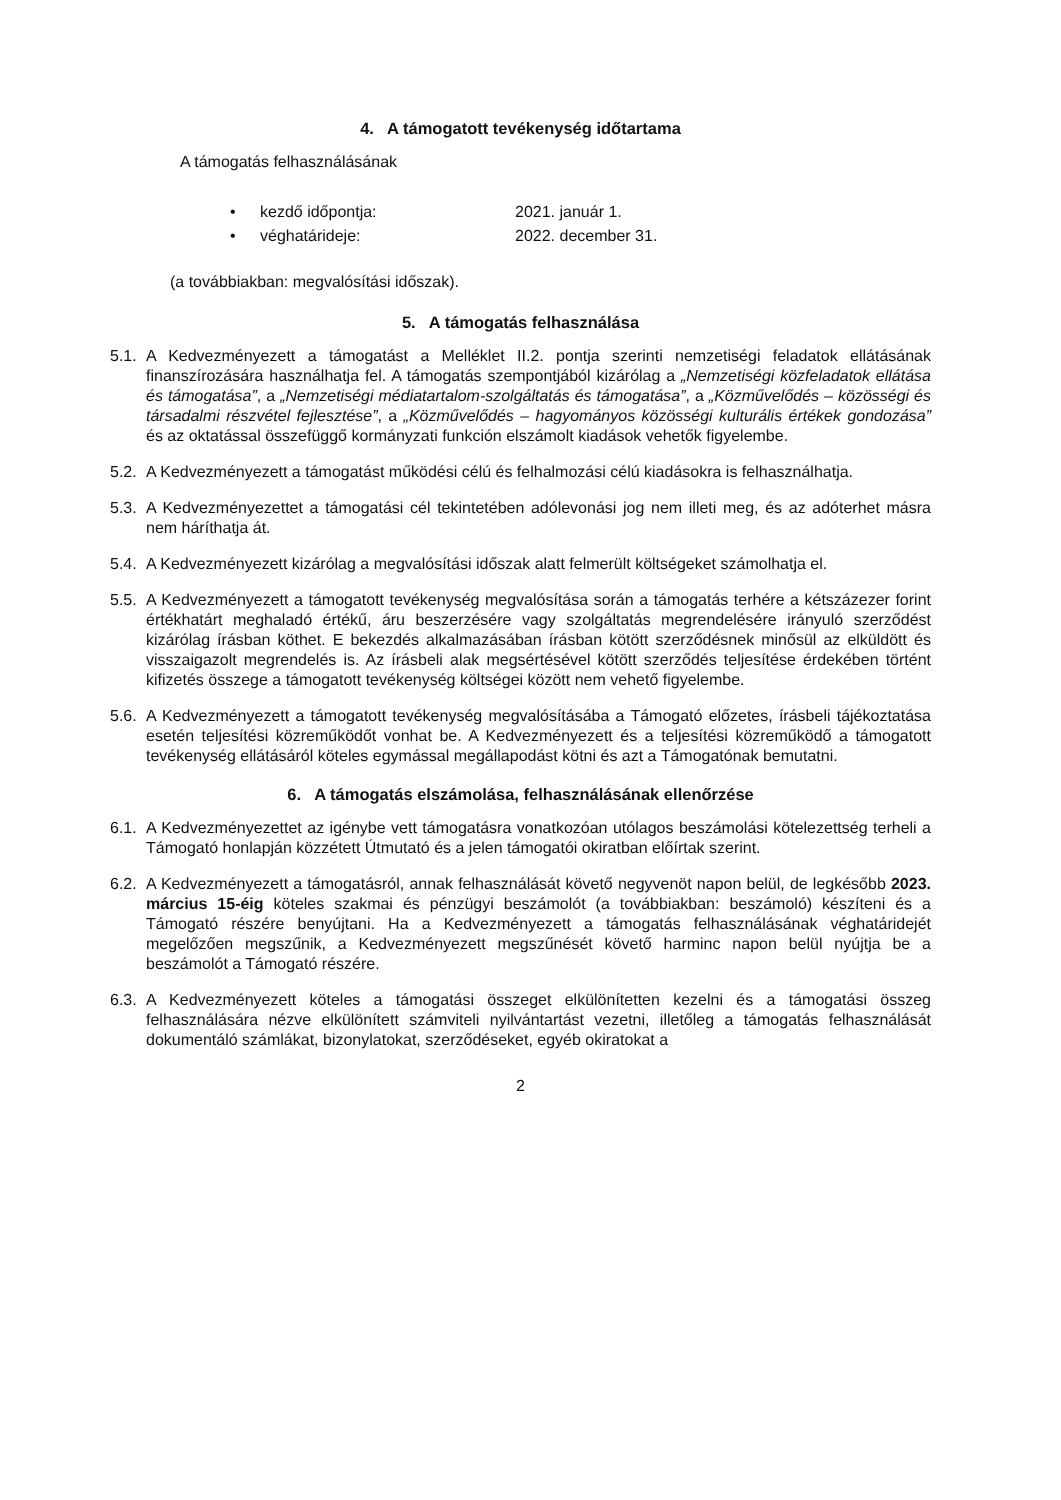4. A támogatott tevékenység időtartama
A támogatás felhasználásának
• kezdő időpontja: 2021. január 1.
• véghatárideje: 2022. december 31.
(a továbbiakban: megvalósítási időszak).
5. A támogatás felhasználása
5.1.
A Kedvezményezett a támogatást a Melléklet II.2. pontja szerinti nemzetiségi feladatok ellátásának finanszírozására használhatja fel. A támogatás szempontjából kizárólag a „Nemzetiségi közfeladatok ellátása és támogatása”, a „Nemzetiségi médiatartalom-szolgáltatás és támogatása”, a „Közművelődés – közösségi és társadalmi részvétel fejlesztése”, a „Közművelődés – hagyományos közösségi kulturális értékek gondozása” és az oktatással összefüggő kormányzati funkción elszámolt kiadások vehetők figyelembe.
5.2.
A Kedvezményezett a támogatást működési célú és felhalmozási célú kiadásokra is felhasználhatja.
5.3.
A Kedvezményezettet a támogatási cél tekintetében adólevonási jog nem illeti meg, és az adóterhet másra nem háríthatja át.
5.4.
A Kedvezményezett kizárólag a megvalósítási időszak alatt felmerült költségeket számolhatja el.
5.5.
A Kedvezményezett a támogatott tevékenység megvalósítása során a támogatás terhére a kétszázezer forint értékhatárt meghaladó értékű, áru beszerzésére vagy szolgáltatás megrendelésére irányuló szerződést kizárólag írásban köthet. E bekezdés alkalmazásában írásban kötött szerződésnek minősül az elküldött és visszaigazolt megrendelés is. Az írásbeli alak megsértésével kötött szerződés teljesítése érdekében történt kifizetés összege a támogatott tevékenység költségei között nem vehető figyelembe.
5.6.
A Kedvezményezett a támogatott tevékenység megvalósításába a Támogató előzetes, írásbeli tájékoztatása esetén teljesítési közreműködőt vonhat be. A Kedvezményezett és a teljesítési közreműködő a támogatott tevékenység ellátásáról köteles egymással megállapodást kötni és azt a Támogatónak bemutatni.
6. A támogatás elszámolása, felhasználásának ellenőrzése
6.1.
A Kedvezményezettet az igénybe vett támogatásra vonatkozóan utólagos beszámolási kötelezettség terheli a Támogató honlapján közzétett Útmutató és a jelen támogatói okiratban előírtak szerint.
6.2.
A Kedvezményezett a támogatásról, annak felhasználását követő negyvenöt napon belül, de legkésőbb 2023. március 15-éig köteles szakmai és pénzügyi beszámolót (a továbbiakban: beszámoló) készíteni és a Támogató részére benyújtani. Ha a Kedvezményezett a támogatás felhasználásának véghatáridejét megelőzően megszűnik, a Kedvezményezett megszűnését követő harminc napon belül nyújtja be a beszámolót a Támogató részére.
6.3.
A Kedvezményezett köteles a támogatási összeget elkülönítetten kezelni és a támogatási összeg felhasználására nézve elkülönített számviteli nyilvántartást vezetni, illetőleg a támogatás felhasználását dokumentáló számlákat, bizonylatokat, szerződéseket, egyéb okiratokat a
2